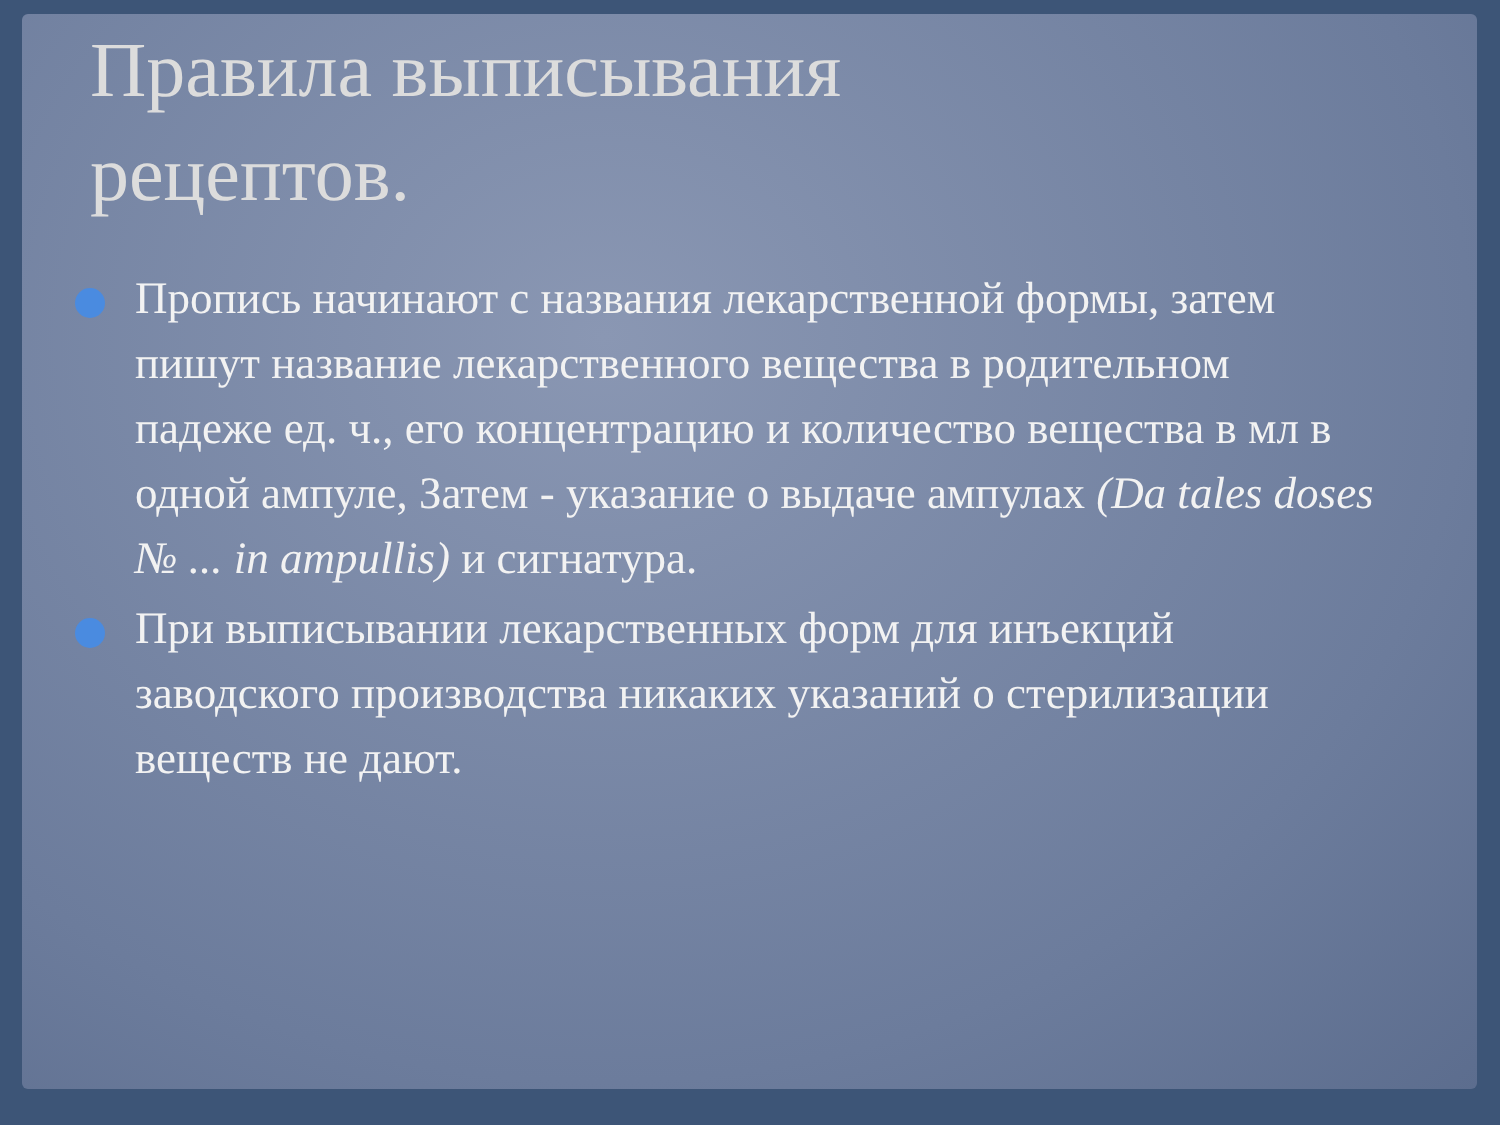Правила выписывания
рецептов.
Пропись начинают с названия лекарственной формы, затем пишут название лекарственного вещества в родительном падеже ед. ч., его концентрацию и количество вещества в мл в одной ампуле, Затем - указание о выдаче ампулах (Da tales doses № ... in ampullis) и сигнатура.
При выписывании лекарственных форм для инъекций заводского производства никаких указаний о стерилизации веществ не дают.